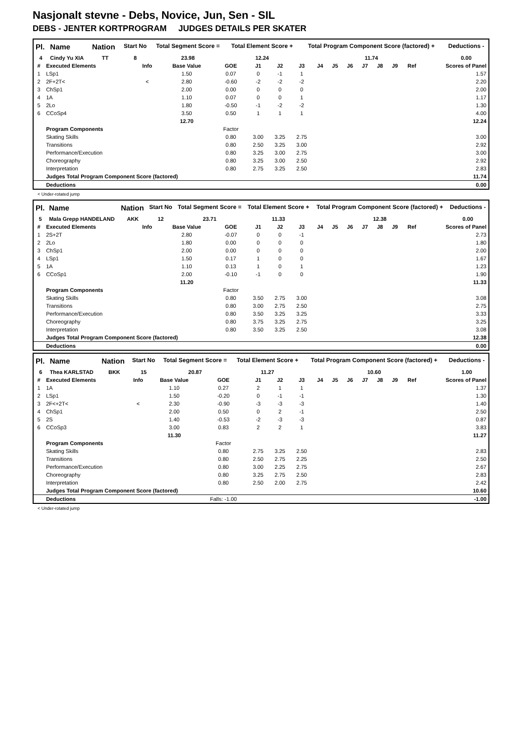Nasjonalt stevne - Debs, Novice, Jun, Sen - SIL
DEBS - JENTER KORTPROGRAM JUDGES DETAILS PER SKATER
| Pl. | Name | Nation | Start No | Total Segment Score = | Total Element Score + | Total Program Component Score (factored) + | Deductions - |
| --- | --- | --- | --- | --- | --- | --- | --- |
| 4 | Cindy Yu XIA | TT | 8 | 23.98 | 12.24 | 11.74 | 0.00 |
| # | Executed Elements | Info | Base Value | GOE | J1 | J2 | J3 | J4 | J5 | J6 | J7 | J8 | J9 | Ref | Scores of Panel |
| --- | --- | --- | --- | --- | --- | --- | --- | --- | --- | --- | --- | --- | --- | --- | --- |
| 1 | LSp1 | | 1.50 | 0.07 | 0 | -1 | 1 | | | | | | | | 1.57 |
| 2 | 2F+2T< | < | 2.80 | -0.60 | -2 | -2 | -2 | | | | | | | | 2.20 |
| 3 | ChSp1 | | 2.00 | 0.00 | 0 | 0 | 0 | | | | | | | | 2.00 |
| 4 | 1A | | 1.10 | 0.07 | 0 | 0 | 1 | | | | | | | | 1.17 |
| 5 | 2Lo | | 1.80 | -0.50 | -1 | -2 | -2 | | | | | | | | 1.30 |
| 6 | CCoSp4 | | 3.50 | 0.50 | 1 | 1 | 1 | | | | | | | | 4.00 |
| | | | 12.70 | | | | | | | | | | | | 12.24 |
| | Program Components | | | Factor | | | | | | | | | | | |
| | Skating Skills | | | 0.80 | 3.00 | 3.25 | 2.75 | | | | | | | | 3.00 |
| | Transitions | | | 0.80 | 2.50 | 3.25 | 3.00 | | | | | | | | 2.92 |
| | Performance/Execution | | | 0.80 | 3.25 | 3.00 | 2.75 | | | | | | | | 3.00 |
| | Choreography | | | 0.80 | 3.25 | 3.00 | 2.50 | | | | | | | | 2.92 |
| | Interpretation | | | 0.80 | 2.75 | 3.25 | 2.50 | | | | | | | | 2.83 |
| | Judges Total Program Component Score (factored) | | | | | | | | | | | | | | 11.74 |
| | Deductions | | | | | | | | | | | | | | 0.00 |
< Under-rotated jump
| Pl. | Name | Nation | Start No | Total Segment Score = | Total Element Score + | Total Program Component Score (factored) + | Deductions - |
| --- | --- | --- | --- | --- | --- | --- | --- |
| 5 | Mala Grepp HANDELAND | AKK | 12 | 23.71 | 11.33 | 12.38 | 0.00 |
| # | Executed Elements | Info | Base Value | GOE | J1 | J2 | J3 | J4 | J5 | J6 | J7 | J8 | J9 | Ref | Scores of Panel |
| --- | --- | --- | --- | --- | --- | --- | --- | --- | --- | --- | --- | --- | --- | --- | --- |
| 1 | 2S+2T | | 2.80 | -0.07 | 0 | 0 | -1 | | | | | | | | 2.73 |
| 2 | 2Lo | | 1.80 | 0.00 | 0 | 0 | 0 | | | | | | | | 1.80 |
| 3 | ChSp1 | | 2.00 | 0.00 | 0 | 0 | 0 | | | | | | | | 2.00 |
| 4 | LSp1 | | 1.50 | 0.17 | 1 | 0 | 0 | | | | | | | | 1.67 |
| 5 | 1A | | 1.10 | 0.13 | 1 | 0 | 1 | | | | | | | | 1.23 |
| 6 | CCoSp1 | | 2.00 | -0.10 | -1 | 0 | 0 | | | | | | | | 1.90 |
| | | | 11.20 | | | | | | | | | | | | 11.33 |
| | Program Components | | | Factor | | | | | | | | | | | |
| | Skating Skills | | | 0.80 | 3.50 | 2.75 | 3.00 | | | | | | | | 3.08 |
| | Transitions | | | 0.80 | 3.00 | 2.75 | 2.50 | | | | | | | | 2.75 |
| | Performance/Execution | | | 0.80 | 3.50 | 3.25 | 3.25 | | | | | | | | 3.33 |
| | Choreography | | | 0.80 | 3.75 | 3.25 | 2.75 | | | | | | | | 3.25 |
| | Interpretation | | | 0.80 | 3.50 | 3.25 | 2.50 | | | | | | | | 3.08 |
| | Judges Total Program Component Score (factored) | | | | | | | | | | | | | | 12.38 |
| | Deductions | | | | | | | | | | | | | | 0.00 |
| Pl. | Name | Nation | Start No | Total Segment Score = | Total Element Score + | Total Program Component Score (factored) + | Deductions - |
| --- | --- | --- | --- | --- | --- | --- | --- |
| 6 | Thea KARLSTAD | BKK | 15 | 20.87 | 11.27 | 10.60 | 1.00 |
| # | Executed Elements | Info | Base Value | GOE | J1 | J2 | J3 | J4 | J5 | J6 | J7 | J8 | J9 | Ref | Scores of Panel |
| --- | --- | --- | --- | --- | --- | --- | --- | --- | --- | --- | --- | --- | --- | --- | --- |
| 1 | 1A | | 1.10 | 0.27 | 2 | 1 | 1 | | | | | | | | 1.37 |
| 2 | LSp1 | | 1.50 | -0.20 | 0 | -1 | -1 | | | | | | | | 1.30 |
| 3 | 2F<+2T< | < | 2.30 | -0.90 | -3 | -3 | -3 | | | | | | | | 1.40 |
| 4 | ChSp1 | | 2.00 | 0.50 | 0 | 2 | -1 | | | | | | | | 2.50 |
| 5 | 2S | | 1.40 | -0.53 | -2 | -3 | -3 | | | | | | | | 0.87 |
| 6 | CCoSp3 | | 3.00 | 0.83 | 2 | 2 | 1 | | | | | | | | 3.83 |
| | | | 11.30 | | | | | | | | | | | | 11.27 |
| | Program Components | | | Factor | | | | | | | | | | | |
| | Skating Skills | | | 0.80 | 2.75 | 3.25 | 2.50 | | | | | | | | 2.83 |
| | Transitions | | | 0.80 | 2.50 | 2.75 | 2.25 | | | | | | | | 2.50 |
| | Performance/Execution | | | 0.80 | 3.00 | 2.25 | 2.75 | | | | | | | | 2.67 |
| | Choreography | | | 0.80 | 3.25 | 2.75 | 2.50 | | | | | | | | 2.83 |
| | Interpretation | | | 0.80 | 2.50 | 2.00 | 2.75 | | | | | | | | 2.42 |
| | Judges Total Program Component Score (factored) | | | | | | | | | | | | | | 10.60 |
| | Deductions | | | Falls: -1.00 | | | | | | | | | | | -1.00 |
< Under-rotated jump